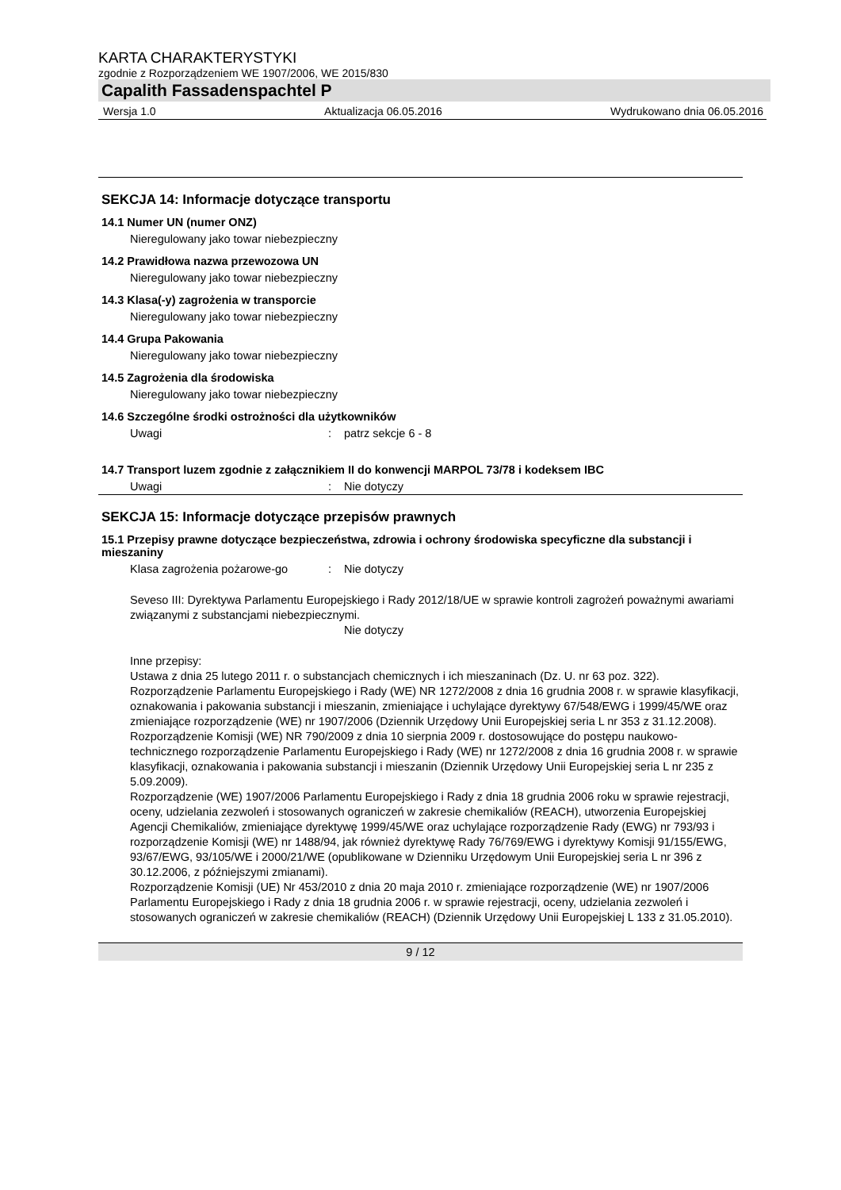KARTA CHARAKTERYSTYKI
zgodnie z Rozporządzeniem WE 1907/2006, WE 2015/830
Capalith Fassadenspachtel P
Wersja 1.0 Aktualizacja 06.05.2016 Wydrukowano dnia 06.05.2016
SEKCJA 14: Informacje dotyczące transportu
14.1 Numer UN (numer ONZ)
Nieregulowany jako towar niebezpieczny
14.2 Prawidłowa nazwa przewozowa UN
Nieregulowany jako towar niebezpieczny
14.3 Klasa(-y) zagrożenia w transporcie
Nieregulowany jako towar niebezpieczny
14.4 Grupa Pakowania
Nieregulowany jako towar niebezpieczny
14.5 Zagrożenia dla środowiska
Nieregulowany jako towar niebezpieczny
14.6 Szczególne środki ostrożności dla użytkowników
Uwagi: patrz sekcje 6 - 8
14.7 Transport luzem zgodnie z załącznikiem II do konwencji MARPOL 73/78 i kodeksem IBC
Uwagi: Nie dotyczy
SEKCJA 15: Informacje dotyczące przepisów prawnych
15.1 Przepisy prawne dotyczące bezpieczeństwa, zdrowia i ochrony środowiska specyficzne dla substancji i mieszaniny
Klasa zagrożenia pożarowe-go: Nie dotyczy
Seveso III: Dyrektywa Parlamentu Europejskiego i Rady 2012/18/UE w sprawie kontroli zagrożeń poważnymi awariami związanymi z substancjami niebezpiecznymi.
Nie dotyczy
Inne przepisy:
Ustawa z dnia 25 lutego 2011 r. o substancjach chemicznych i ich mieszaninach (Dz. U. nr 63 poz. 322).
Rozporządzenie Parlamentu Europejskiego i Rady (WE) NR 1272/2008 z dnia 16 grudnia 2008 r. w sprawie klasyfikacji, oznakowania i pakowania substancji i mieszanin, zmieniające i uchylające dyrektywy 67/548/EWG i 1999/45/WE oraz zmieniające rozporządzenie (WE) nr 1907/2006 (Dziennik Urzędowy Unii Europejskiej seria L nr 353 z 31.12.2008).
Rozporządzenie Komisji (WE) NR 790/2009 z dnia 10 sierpnia 2009 r. dostosowujące do postępu naukowo-technicznego rozporządzenie Parlamentu Europejskiego i Rady (WE) nr 1272/2008 z dnia 16 grudnia 2008 r. w sprawie klasyfikacji, oznakowania i pakowania substancji i mieszanin (Dziennik Urzędowy Unii Europejskiej seria L nr 235 z 5.09.2009).
Rozporządzenie (WE) 1907/2006 Parlamentu Europejskiego i Rady z dnia 18 grudnia 2006 roku w sprawie rejestracji, oceny, udzielania zezwoleń i stosowanych ograniczeń w zakresie chemikaliów (REACH), utworzenia Europejskiej Agencji Chemikaliów, zmieniające dyrektywę 1999/45/WE oraz uchylające rozporządzenie Rady (EWG) nr 793/93 i rozporządzenie Komisji (WE) nr 1488/94, jak również dyrektywę Rady 76/769/EWG i dyrektywy Komisji 91/155/EWG, 93/67/EWG, 93/105/WE i 2000/21/WE (opublikowane w Dzienniku Urzędowym Unii Europejskiej seria L nr 396 z 30.12.2006, z późniejszymi zmianami).
Rozporządzenie Komisji (UE) Nr 453/2010 z dnia 20 maja 2010 r. zmieniające rozporządzenie (WE) nr 1907/2006 Parlamentu Europejskiego i Rady z dnia 18 grudnia 2006 r. w sprawie rejestracji, oceny, udzielania zezwoleń i stosowanych ograniczeń w zakresie chemikaliów (REACH) (Dziennik Urzędowy Unii Europejskiej L 133 z 31.05.2010).
9 / 12